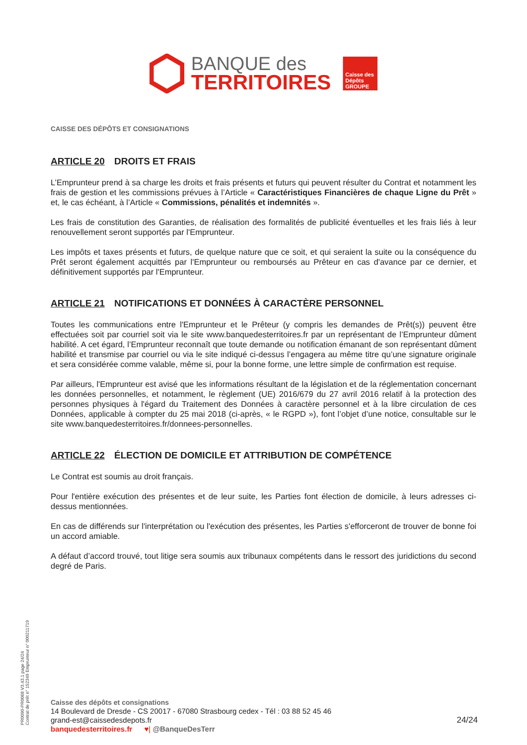BANQUE des
TERRITOIRES
Caisse des Dépôts
GROUPE
CAISSE DES DÉPÔTS ET CONSIGNATIONS
ARTICLE 20 DROITS ET FRAIS
L’Emprunteur prend à sa charge les droits et frais présents et futurs qui peuvent résulter du Contrat et notamment les frais de gestion et les commissions prévues à l’Article « Caractéristiques Financières de chaque Ligne du Prêt » et, le cas échéant, à l’Article « Commissions, pénalités et indemnités ».
Les frais de constitution des Garanties, de réalisation des formalités de publicité éventuelles et les frais liés à leur renouvellement seront supportés par l'Emprunteur.
Les impôts et taxes présents et futurs, de quelque nature que ce soit, et qui seraient la suite ou la conséquence du Prêt seront également acquittés par l'Emprunteur ou remboursés au Prêteur en cas d'avance par ce dernier, et définitivement supportés par l'Emprunteur.
ARTICLE 21 NOTIFICATIONS ET DONNÉES À CARACTÈRE PERSONNEL
Toutes les communications entre l'Emprunteur et le Prêteur (y compris les demandes de Prêt(s)) peuvent être effectuées soit par courriel soit via le site www.banquedesterritoires.fr par un représentant de l’Emprunteur dûment habilité. A cet égard, l’Emprunteur reconnaît que toute demande ou notification émanant de son représentant dûment habilité et transmise par courriel ou via le site indiqué ci-dessus l’engagera au même titre qu’une signature originale et sera considérée comme valable, même si, pour la bonne forme, une lettre simple de confirmation est requise.
Par ailleurs, l'Emprunteur est avisé que les informations résultant de la législation et de la réglementation concernant les données personnelles, et notamment, le règlement (UE) 2016/679 du 27 avril 2016 relatif à la protection des personnes physiques à l'égard du Traitement des Données à caractère personnel et à la libre circulation de ces Données, applicable à compter du 25 mai 2018 (ci-après, « le RGPD »), font l’objet d’une notice, consultable sur le site www.banquedesterritoires.fr/donnees-personnelles.
ARTICLE 22 ÉLECTION DE DOMICILE ET ATTRIBUTION DE COMPÉTENCE
Le Contrat est soumis au droit français.
Pour l'entière exécution des présentes et de leur suite, les Parties font élection de domicile, à leurs adresses ci-dessus mentionnées.
En cas de différends sur l'interprétation ou l'exécution des présentes, les Parties s'efforceront de trouver de bonne foi un accord amiable.
A défaut d’accord trouvé, tout litige sera soumis aux tribunaux compétents dans le ressort des juridictions du second degré de Paris.
PR0090-PR0068 V3.43.1 page 24/24
Contrat de prêt n° 152349 Emprunteur n° 000211719
Caisse des dépôts et consignations
14 Boulevard de Dresde - CS 20017 - 67080 Strasbourg cedex - Tél : 03 88 52 45 46
grand-est@caissedesdepots.fr
banquedesterritoires.fr ♥| @BanqueDesTerr
24/24